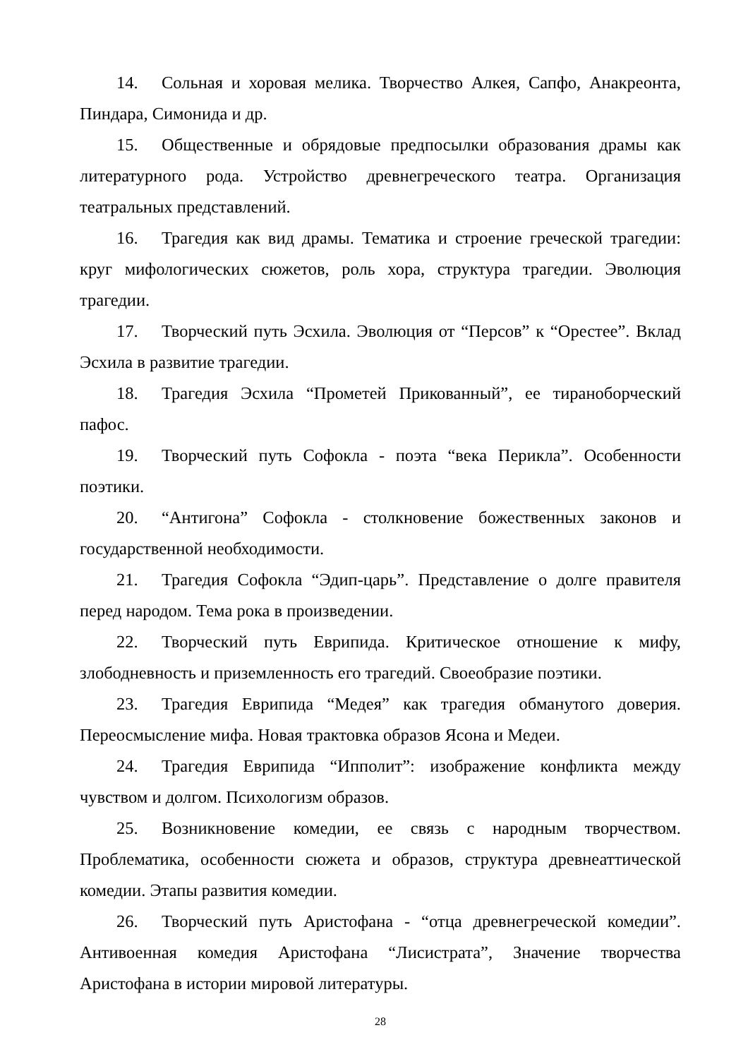14. Сольная и хоровая мелика. Творчество Алкея, Сапфо, Анакреонта, Пиндара, Симонида и др.
15. Общественные и обрядовые предпосылки образования драмы как литературного рода. Устройство древнегреческого театра. Организация театральных представлений.
16. Трагедия как вид драмы. Тематика и строение греческой трагедии: круг мифологических сюжетов, роль хора, структура трагедии. Эволюция трагедии.
17. Творческий путь Эсхила. Эволюция от “Персов” к “Орестее”. Вклад Эсхила в развитие трагедии.
18. Трагедия Эсхила “Прометей Прикованный”, ее тираноборческий пафос.
19. Творческий путь Софокла - поэта “века Перикла”. Особенности поэтики.
20. “Антигона” Софокла - столкновение божественных законов и государственной необходимости.
21. Трагедия Софокла “Эдип-царь”. Представление о долге правителя перед народом. Тема рока в произведении.
22. Творческий путь Еврипида. Критическое отношение к мифу, злободневность и приземленность его трагедий. Своеобразие поэтики.
23. Трагедия Еврипида “Медея” как трагедия обманутого доверия. Переосмысление мифа. Новая трактовка образов Ясона и Медеи.
24. Трагедия Еврипида “Ипполит”: изображение конфликта между чувством и долгом. Психологизм образов.
25. Возникновение комедии, ее связь с народным творчеством. Проблематика, особенности сюжета и образов, структура древнеаттической комедии. Этапы развития комедии.
26. Творческий путь Аристофана - “отца древнегреческой комедии”. Антивоенная комедия Аристофана “Лисистрата”, Значение творчества Аристофана в истории мировой литературы.
28